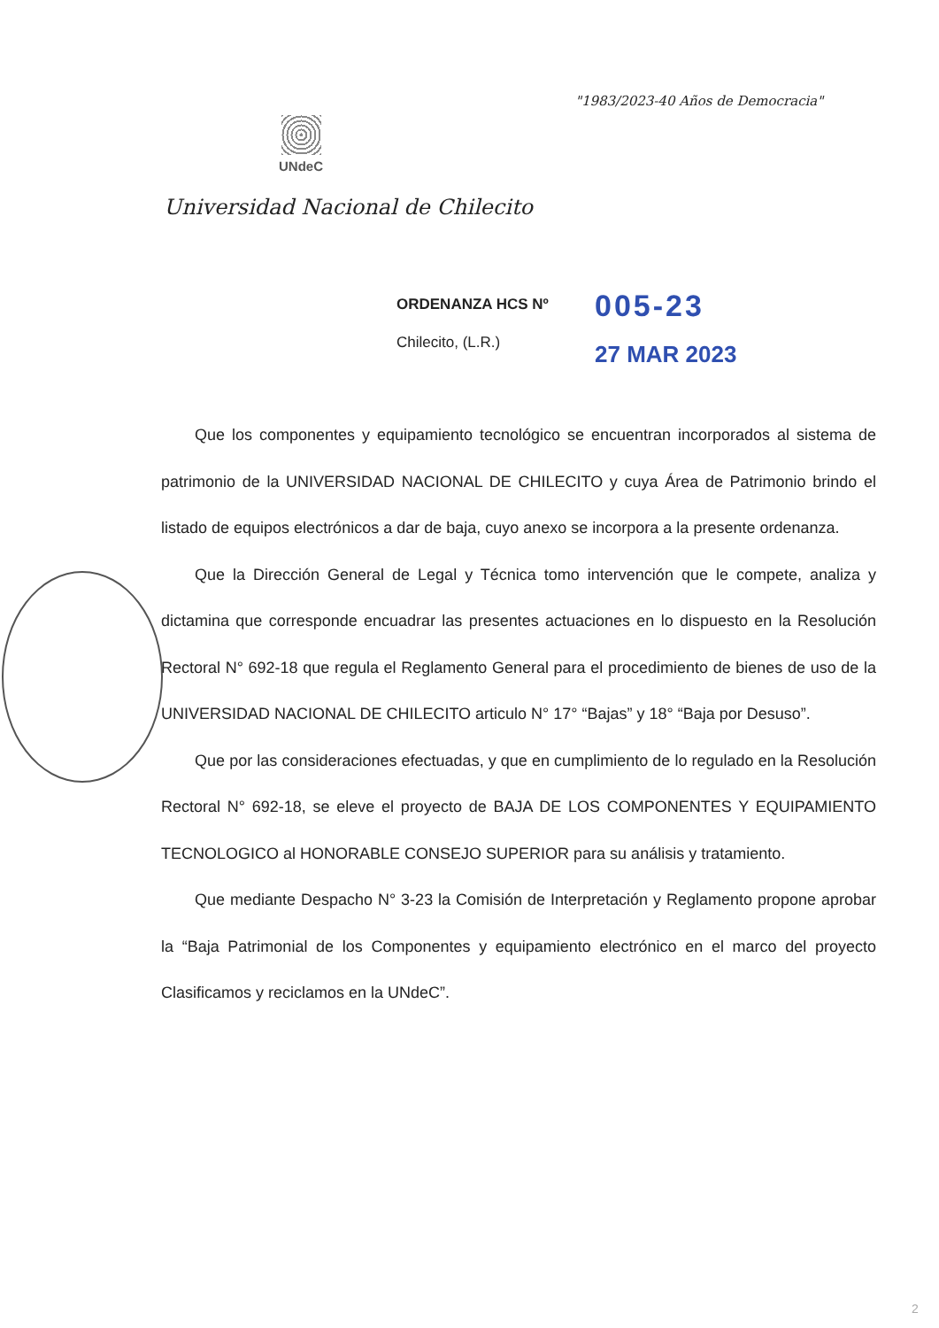"1983/2023-40 Años de Democracia"
UNdeC
Universidad Nacional de Chilecito
ORDENANZA HCS Nº
Chilecito, (L.R.)
005-23
27 MAR 2023
Que los componentes y equipamiento tecnológico se encuentran incorporados al sistema de patrimonio de la UNIVERSIDAD NACIONAL DE CHILECITO y cuya Área de Patrimonio brindo el listado de equipos electrónicos a dar de baja, cuyo anexo se incorpora a la presente ordenanza.
Que la Dirección General de Legal y Técnica tomo intervención que le compete, analiza y dictamina que corresponde encuadrar las presentes actuaciones en lo dispuesto en la Resolución Rectoral N° 692-18 que regula el Reglamento General para el procedimiento de bienes de uso de la UNIVERSIDAD NACIONAL DE CHILECITO articulo N° 17° “Bajas” y 18° “Baja por Desuso”.
Que por las consideraciones efectuadas, y que en cumplimiento de lo regulado en la Resolución Rectoral N° 692-18, se eleve el proyecto de BAJA DE LOS COMPONENTES Y EQUIPAMIENTO TECNOLOGICO al HONORABLE CONSEJO SUPERIOR para su análisis y tratamiento.
Que mediante Despacho N° 3-23 la Comisión de Interpretación y Reglamento propone aprobar la “Baja Patrimonial de los Componentes y equipamiento electrónico en el marco del proyecto Clasificamos y reciclamos en la UNdeC”.
2